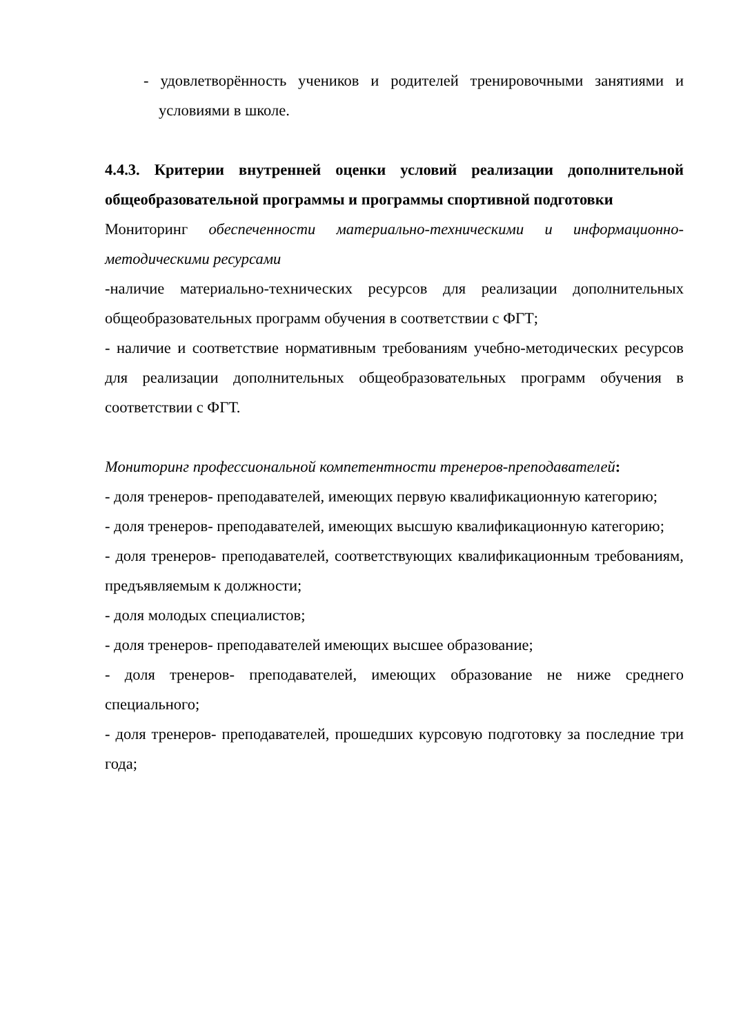- удовлетворённость учеников и родителей тренировочными занятиями и условиями в школе.
4.4.3. Критерии внутренней оценки условий реализации дополнительной общеобразовательной программы и программы спортивной подготовки
Мониторинг обеспеченности материально-техническими и информационно-методическими ресурсами
-наличие материально-технических ресурсов для реализации дополнительных общеобразовательных программ обучения в соответствии с ФГТ;
- наличие и соответствие нормативным требованиям учебно-методических ресурсов для реализации дополнительных общеобразовательных программ обучения в соответствии с ФГТ.
Мониторинг профессиональной компетентности тренеров-преподавателей:
- доля тренеров- преподавателей, имеющих первую квалификационную категорию;
- доля тренеров- преподавателей, имеющих высшую квалификационную категорию;
- доля тренеров- преподавателей, соответствующих квалификационным требованиям, предъявляемым к должности;
- доля молодых специалистов;
- доля тренеров- преподавателей имеющих высшее образование;
- доля тренеров- преподавателей, имеющих образование не ниже среднего специального;
- доля тренеров- преподавателей, прошедших курсовую подготовку за последние три года;